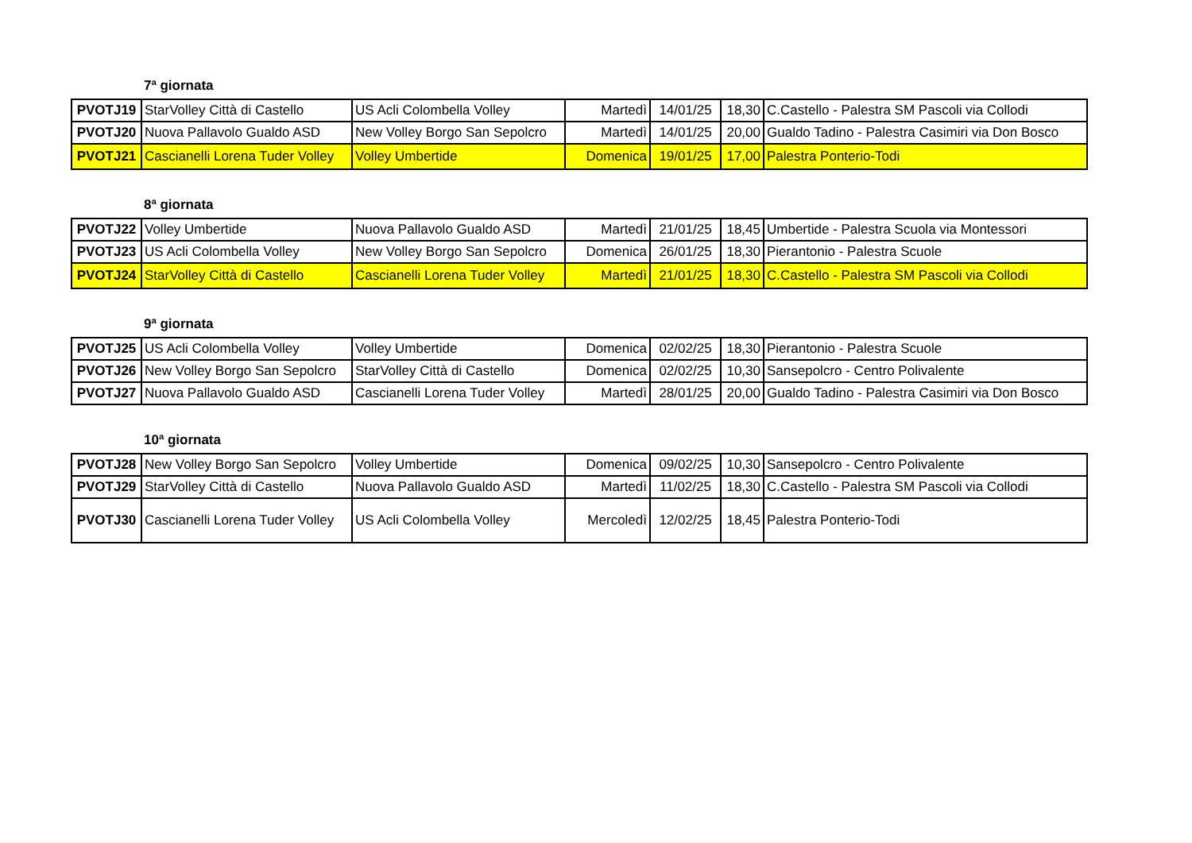7ª giornata
| PVOTJ19 | StarVolley Città di Castello | US Acli Colombella Volley | Martedì | 14/01/25 | 18,30 | C.Castello - Palestra SM Pascoli via Collodi |
| PVOTJ20 | Nuova Pallavolo Gualdo ASD | New Volley Borgo San Sepolcro | Martedì | 14/01/25 | 20,00 | Gualdo Tadino - Palestra Casimiri via Don Bosco |
| PVOTJ21 | Cascianelli Lorena Tuder Volley | Volley Umbertide | Domenica | 19/01/25 | 17,00 | Palestra Ponterio-Todi |
8ª giornata
| PVOTJ22 | Volley Umbertide | Nuova Pallavolo Gualdo ASD | Martedì | 21/01/25 | 18,45 | Umbertide - Palestra Scuola via Montessori |
| PVOTJ23 | US Acli Colombella Volley | New Volley Borgo San Sepolcro | Domenica | 26/01/25 | 18,30 | Pierantonio - Palestra Scuole |
| PVOTJ24 | StarVolley Città di Castello | Cascianelli Lorena Tuder Volley | Martedì | 21/01/25 | 18,30 | C.Castello - Palestra SM Pascoli via Collodi |
9ª giornata
| PVOTJ25 | US Acli Colombella Volley | Volley Umbertide | Domenica | 02/02/25 | 18,30 | Pierantonio - Palestra Scuole |
| PVOTJ26 | New Volley Borgo San Sepolcro | StarVolley Città di Castello | Domenica | 02/02/25 | 10,30 | Sansepolcro - Centro Polivalente |
| PVOTJ27 | Nuova Pallavolo Gualdo ASD | Cascianelli Lorena Tuder Volley | Martedì | 28/01/25 | 20,00 | Gualdo Tadino - Palestra Casimiri via Don Bosco |
10ª giornata
| PVOTJ28 | New Volley Borgo San Sepolcro | Volley Umbertide | Domenica | 09/02/25 | 10,30 | Sansepolcro - Centro Polivalente |
| PVOTJ29 | StarVolley Città di Castello | Nuova Pallavolo Gualdo ASD | Martedì | 11/02/25 | 18,30 | C.Castello - Palestra SM Pascoli via Collodi |
| PVOTJ30 | Cascianelli Lorena Tuder Volley | US Acli Colombella Volley | Mercoledì | 12/02/25 | 18,45 | Palestra Ponterio-Todi |